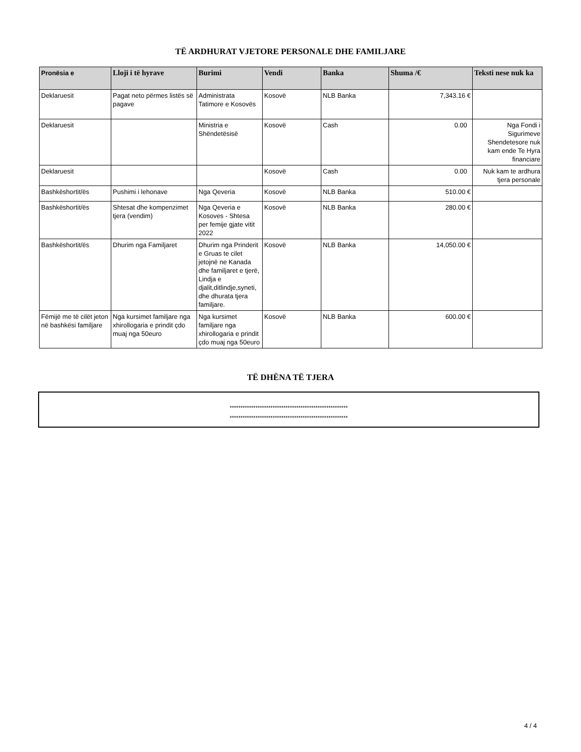TË ARDHURAT VJETORE PERSONALE DHE FAMILJARE
| Pronësia e | Lloji i të hyrave | Burimi | Vendi | Banka | Shuma /€ | Teksti nese nuk ka |
| --- | --- | --- | --- | --- | --- | --- |
| Deklaruesit | Pagat neto përmes listës së pagave | Administrata Tatimore e Kosovës | Kosovë | NLB Banka | 7,343.16 € | |
| Deklaruesit | | Ministria e Shëndetësisë | Kosovë | Cash | 0.00 | Nga Fondi i Sigurimeve Shendetesore nuk kam ende Te Hyra financiare |
| Deklaruesit | | | Kosovë | Cash | 0.00 | Nuk kam te ardhura tjera personale |
| Bashkëshortit/ës | Pushimi i lehonave | Nga Qeveria | Kosovë | NLB Banka | 510.00 € | |
| Bashkëshortit/ës | Shtesat dhe kompenzimet tjera (vendim) | Nga Qeveria e Kosoves - Shtesa per femije gjate vitit 2022 | Kosovë | NLB Banka | 280.00 € | |
| Bashkëshortit/ës | Dhurim nga Familjaret | Dhurim nga Prinderit e Gruas te cilet jetojnë ne Kanada dhe familjaret e tjerë, Lindja e djalit,ditlindje,syneti, dhe dhurata tjera familjare. | Kosovë | NLB Banka | 14,050.00 € | |
| Fëmijë me të cilët jeton në bashkësi familjare | Nga kursimet familjare nga xhirollogaria e prindit çdo muaj nga 50euro | Nga kursimet familjare nga xhirollogaria e prindit çdo muaj nga 50euro | Kosovë | NLB Banka | 600.00 € | |
TË DHËNA TË TJERA
*******************************************************
*******************************************************
4 / 4